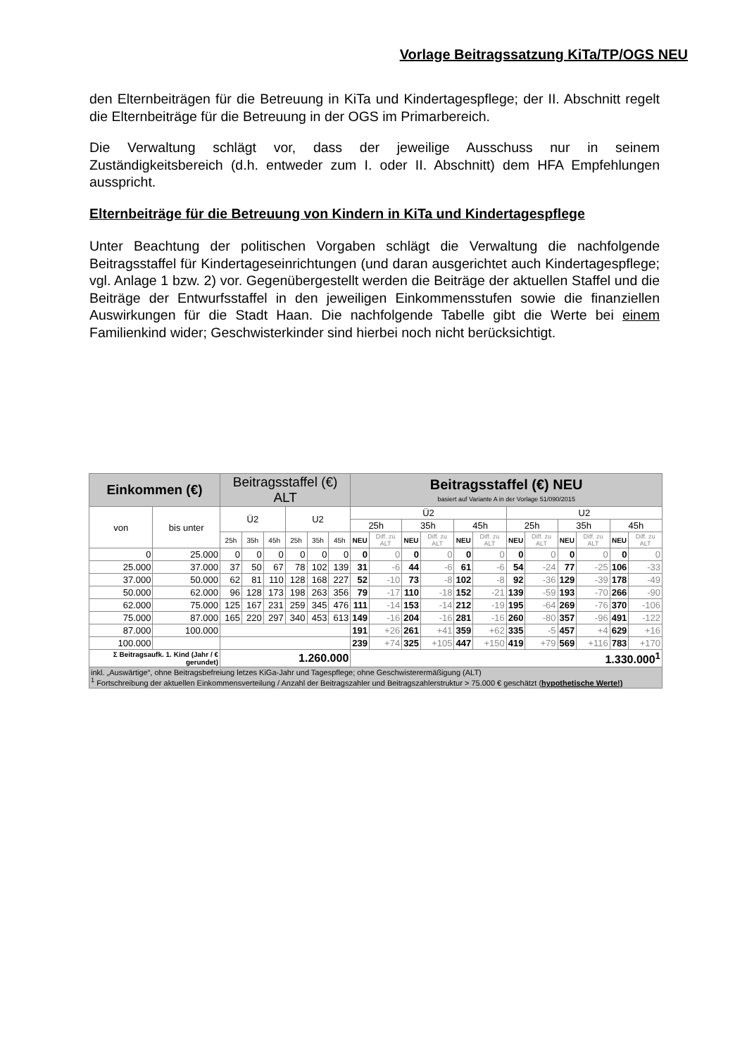Vorlage Beitragssatzung KiTa/TP/OGS NEU
den Elternbeiträgen für die Betreuung in KiTa und Kindertagespflege; der II. Abschnitt regelt die Elternbeiträge für die Betreuung in der OGS im Primarbereich.
Die Verwaltung schlägt vor, dass der jeweilige Ausschuss nur in seinem Zuständigkeitsbereich (d.h. entweder zum I. oder II. Abschnitt) dem HFA Empfehlungen ausspricht.
Elternbeiträge für die Betreuung von Kindern in KiTa und Kindertagespflege
Unter Beachtung der politischen Vorgaben schlägt die Verwaltung die nachfolgende Beitragsstaffel für Kindertageseinrichtungen (und daran ausgerichtet auch Kindertagespflege; vgl. Anlage 1 bzw. 2) vor. Gegenübergestellt werden die Beiträge der aktuellen Staffel und die Beiträge der Entwurfsstaffel in den jeweiligen Einkommensstufen sowie die finanziellen Auswirkungen für die Stadt Haan. Die nachfolgende Tabelle gibt die Werte bei einem Familienkind wider; Geschwisterkinder sind hierbei noch nicht berücksichtigt.
| Einkommen (€) | | Beitragsstaffel (€) ALT | | | | | | Beitragsstaffel (€) NEU basiert auf Variante A in der Vorlage 51/090/2015 | | | | | | | | | | | |
| --- | --- | --- | --- | --- | --- | --- | --- | --- | --- | --- | --- | --- | --- | --- | --- | --- | --- | --- | --- |
| von | bis unter | Ü2 | | | U2 | | | Ü2 | | | | | | U2 | | | | | |
| | | | | | | | | 25h | | 35h | | 45h | | 25h | | 35h | | 45h | |
| | | 25h | 35h | 45h | 25h | 35h | 45h | NEU | Diff. zu ALT | NEU | Diff. zu ALT | NEU | Diff. zu ALT | NEU | Diff. zu ALT | NEU | Diff. zu ALT | NEU | Diff. zu ALT |
| 0 | 25.000 | 0 | 0 | 0 | 0 | 0 | 0 | 0 | 0 | 0 | 0 | 0 | 0 | 0 | 0 | 0 | 0 | 0 | 0 |
| 25.000 | 37.000 | 37 | 50 | 67 | 78 | 102 | 139 | 31 | -6 | 44 | -6 | 61 | -6 | 54 | -24 | 77 | -25 | 106 | -33 |
| 37.000 | 50.000 | 62 | 81 | 110 | 128 | 168 | 227 | 52 | -10 | 73 | -8 | 102 | -8 | 92 | -36 | 129 | -39 | 178 | -49 |
| 50.000 | 62.000 | 96 | 128 | 173 | 198 | 263 | 356 | 79 | -17 | 110 | -18 | 152 | -21 | 139 | -59 | 193 | -70 | 266 | -90 |
| 62.000 | 75.000 | 125 | 167 | 231 | 259 | 345 | 476 | 111 | -14 | 153 | -14 | 212 | -19 | 195 | -64 | 269 | -76 | 370 | -106 |
| 75.000 | 87.000 | 165 | 220 | 297 | 340 | 453 | 613 | 149 | -16 | 204 | -16 | 281 | -16 | 260 | -80 | 357 | -96 | 491 | -122 |
| 87.000 | 100.000 | | | | | | | 191 | +26 | 261 | +41 | 359 | +62 | 335 | -5 | 457 | +4 | 629 | +16 |
| 100.000 | | | | | | | | 239 | +74 | 325 | +105 | 447 | +150 | 419 | +79 | 569 | +116 | 783 | +170 |
| Σ Beitragsaufk. 1. Kind (Jahr / € gerundet) | | 1.260.000 | | | | | | 1.330.000<sup>1</sup> | | | | | | | | | | | |
| inkl. „Auswärtige“, ohne Beitragsbefreiung letzes KiGa-Jahr und Tagespflege; ohne Geschwisterermäßigung (ALT) <sup>1</sup> Fortschreibung der aktuellen Einkommensverteilung / Anzahl der Beitragszahler und Beitragszahlerstruktur > 75.000 € geschätzt ( hypothetische Werte!) | | | | | | | | | | | | | | | | | | | |